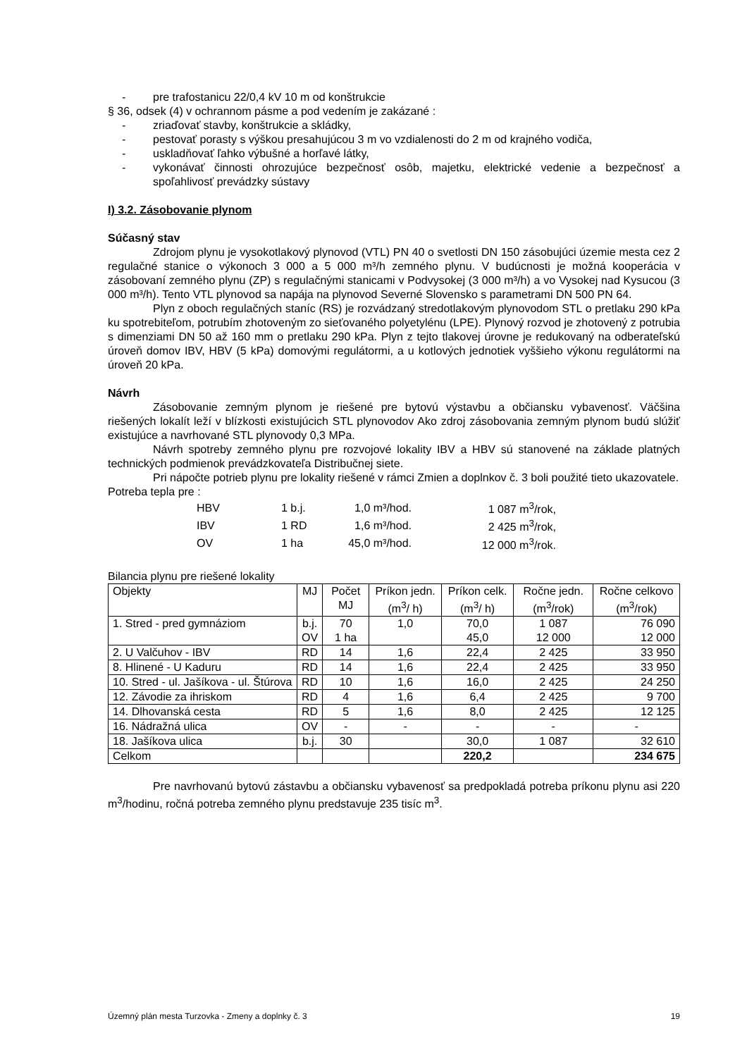- pre trafostanicu 22/0,4 kV 10 m od konštrukcie
§ 36, odsek (4) v ochrannom pásme a pod vedením je zakázané :
- zriaďovať stavby, konštrukcie a skládky,
- pestovať porasty s výškou presahujúcou 3 m vo vzdialenosti do 2 m od krajného vodiča,
- uskladňovať ľahko výbušné a horľavé látky,
-
vykonávať činnosti ohrozujúce bezpečnosť osôb, majetku, elektrické vedenie a bezpečnosť a spoľahlivosť prevádzky sústavy
I) 3.2. Zásobovanie plynom
Súčasný stav
Zdrojom plynu je vysokotlakový plynovod (VTL) PN 40 o svetlosti DN 150 zásobujúci územie mesta cez 2 regulačné stanice o výkonoch 3 000 a 5 000 m³/h zemného plynu. V budúcnosti je možná kooperácia v zásobovaní zemného plynu (ZP) s regulačnými stanicami v Podvysokej (3 000 m³/h) a vo Vysokej nad Kysucou (3 000 m³/h). Tento VTL plynovod sa napája na plynovod Severné Slovensko s parametrami DN 500 PN 64.
Plyn z oboch regulačných staníc (RS) je rozvádzaný stredotlakovým plynovodom STL o pretlaku 290 kPa ku spotrebiteľom, potrubím zhotoveným zo sieťovaného polyetylénu (LPE). Plynový rozvod je zhotovený z potrubia s dimenziami DN 50 až 160 mm o pretlaku 290 kPa. Plyn z tejto tlakovej úrovne je redukovaný na odberateľskú úroveň domov IBV, HBV (5 kPa) domovými regulátormi, a u kotlových jednotiek vyššieho výkonu regulátormi na úroveň 20 kPa.
Návrh
Zásobovanie zemným plynom je riešené pre bytovú výstavbu a občiansku vybavenosť. Väčšina riešených lokalít leží v blízkosti existujúcich STL plynovodov Ako zdroj zásobovania zemným plynom budú slúžiť existujúce a navrhované STL plynovody 0,3 MPa.
Návrh spotreby zemného plynu pre rozvojové lokality IBV a HBV sú stanovené na základe platných technických podmienok prevádzkovateľa Distribučnej siete.
Pri nápočte potrieb plynu pre lokality riešené v rámci Zmien a doplnkov č. 3 boli použité tieto ukazovatele.
Potreba tepla pre :
| HBV | 1 b.j. | 1,0 m³/hod. | 1 087 m<sup>3</sup>/rok, |
| IBV | 1 RD | 1,6 m³/hod. | 2 425 m<sup>3</sup>/rok, |
| OV | 1 ha | 45,0 m³/hod. | 12 000 m<sup>3</sup>/rok. |
Bilancia plynu pre riešené lokality
| Objekty | MJ | Počet MJ | Príkon jedn. (m<sup>3</sup>/ h) | Príkon celk. (m<sup>3</sup>/ h) | Ročne jedn. (m<sup>3</sup>/rok) | Ročne celkovo (m<sup>3</sup>/rok) |
| 1. Stred - pred gymnáziom | b.j. OV | 70 1 ha | 1,0 | 70,0 45,0 | 1 087 12 000 | 76 090 12 000 |
| 2. U Valčuhov - IBV | RD | 14 | 1,6 | 22,4 | 2 425 | 33 950 |
| 8. Hlinené - U Kaduru | RD | 14 | 1,6 | 22,4 | 2 425 | 33 950 |
| 10. Stred - ul. Jašíkova - ul. Štúrova | RD | 10 | 1,6 | 16,0 | 2 425 | 24 250 |
| 12. Závodie za ihriskom | RD | 4 | 1,6 | 6,4 | 2 425 | 9 700 |
| 14. Dlhovanská cesta | RD | 5 | 1,6 | 8,0 | 2 425 | 12 125 |
| 16. Nádražná ulica | OV | - | - | - | - | - |
| 18. Jašíkova ulica | b.j. | 30 | | 30,0 | 1 087 | 32 610 |
| Celkom | | | | 220,2 | | 234 675 |
Pre navrhovanú bytovú zástavbu a občiansku vybavenosť sa predpokladá potreba príkonu plynu asi 220 m<sup>3</sup>/hodinu, ročná potreba zemného plynu predstavuje 235 tisíc m<sup>3</sup>.
Územný plán mesta Turzovka - Zmeny a doplnky č. 3 19